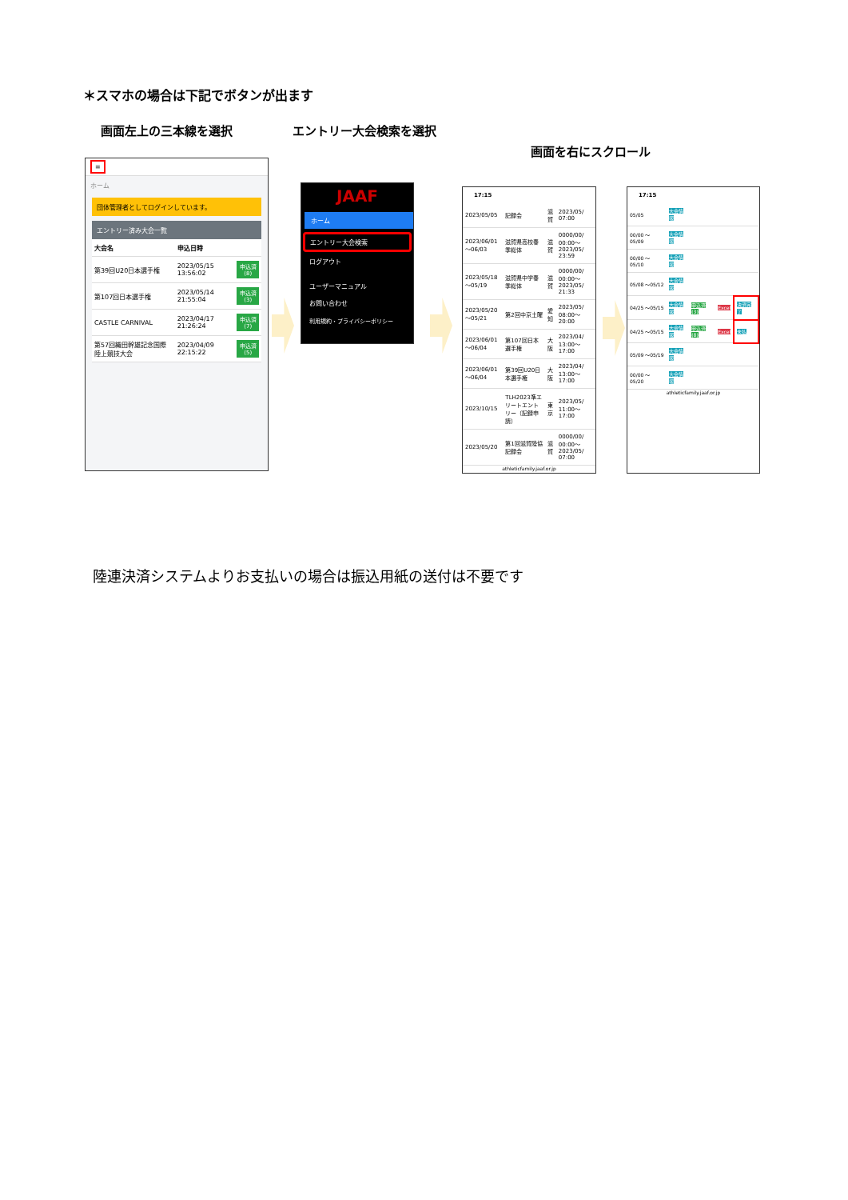＊スマホの場合は下記でボタンが出ます
画面左上の三本線を選択 エントリー大会検索を選択
画面を右にスクロール
≡
ホーム
団体管理者としてログインしています。
エントリー済み大会一覧
| 大会名 | 申込日時 | |
| --- | --- | --- |
| 第39回U20日本選手権 | 2023/05/15 13:56:02 | 申込済 (8) |
| 第107回日本選手権 | 2023/05/14 21:55:04 | 申込済 (3) |
| CASTLE CARNIVAL | 2023/04/17 21:26:24 | 申込済 (7) |
| 第57回織田幹雄記念国際陸上競技大会 | 2023/04/09 22:15:22 | 申込済 (5) |
JAAF
ホーム
エントリー大会検索
ログアウト
ユーザーマニュアル
お問い合わせ
利用規約・プライバシーポリシー
17:15
| 2023/05/05 | 記録会 | 滋賀 | 2023/05/ 07:00 |
| 2023/06/01 〜06/03 | 滋賀県高校春季総体 | 滋賀 | 0000/00/ 00:00〜 2023/05/ 23:59 |
| 2023/05/18 〜05/19 | 滋賀県中学春季総体 | 滋賀 | 0000/00/ 00:00〜 2023/05/ 21:33 |
| 2023/05/20 〜05/21 | 第2回中京土曜 | 愛知 | 2023/05/ 08:00〜 20:00 |
| 2023/06/01 〜06/04 | 第107回日本選手権 | 大阪 | 2023/04/ 13:00〜 17:00 |
| 2023/06/01 〜06/04 | 第39回U20日本選手権 | 大阪 | 2023/04/ 13:00〜 17:00 |
| 2023/10/15 | TLH2023準エリートエントリー（記録申請） | 東京 | 2023/05/ 11:00〜 17:00 |
| 2023/05/20 | 第1回滋賀陸協記録会 | 滋賀 | 0000/00/ 00:00〜 2023/05/ 07:00 |
athleticfamily.jaaf.or.jp
17:15
| 05/05 | 大会情報 | | | |
| 00/00 〜 05/09 | 大会情報 | | | |
| 00/00 〜 05/10 | 大会情報 | | | |
| 05/08 〜05/12 | 大会情報 | | | |
| 04/25 〜05/15 | 大会情報 | 申込済 (3) | Excel | 決済完了 |
| 04/25 〜05/15 | 大会情報 | 申込済 (8) | Excel | 未払 |
| 05/09 〜05/19 | 大会情報 | | | |
| 00/00 〜 05/20 | 大会情報 | | | |
athleticfamily.jaaf.or.jp
陸連決済システムよりお支払いの場合は振込用紙の送付は不要です